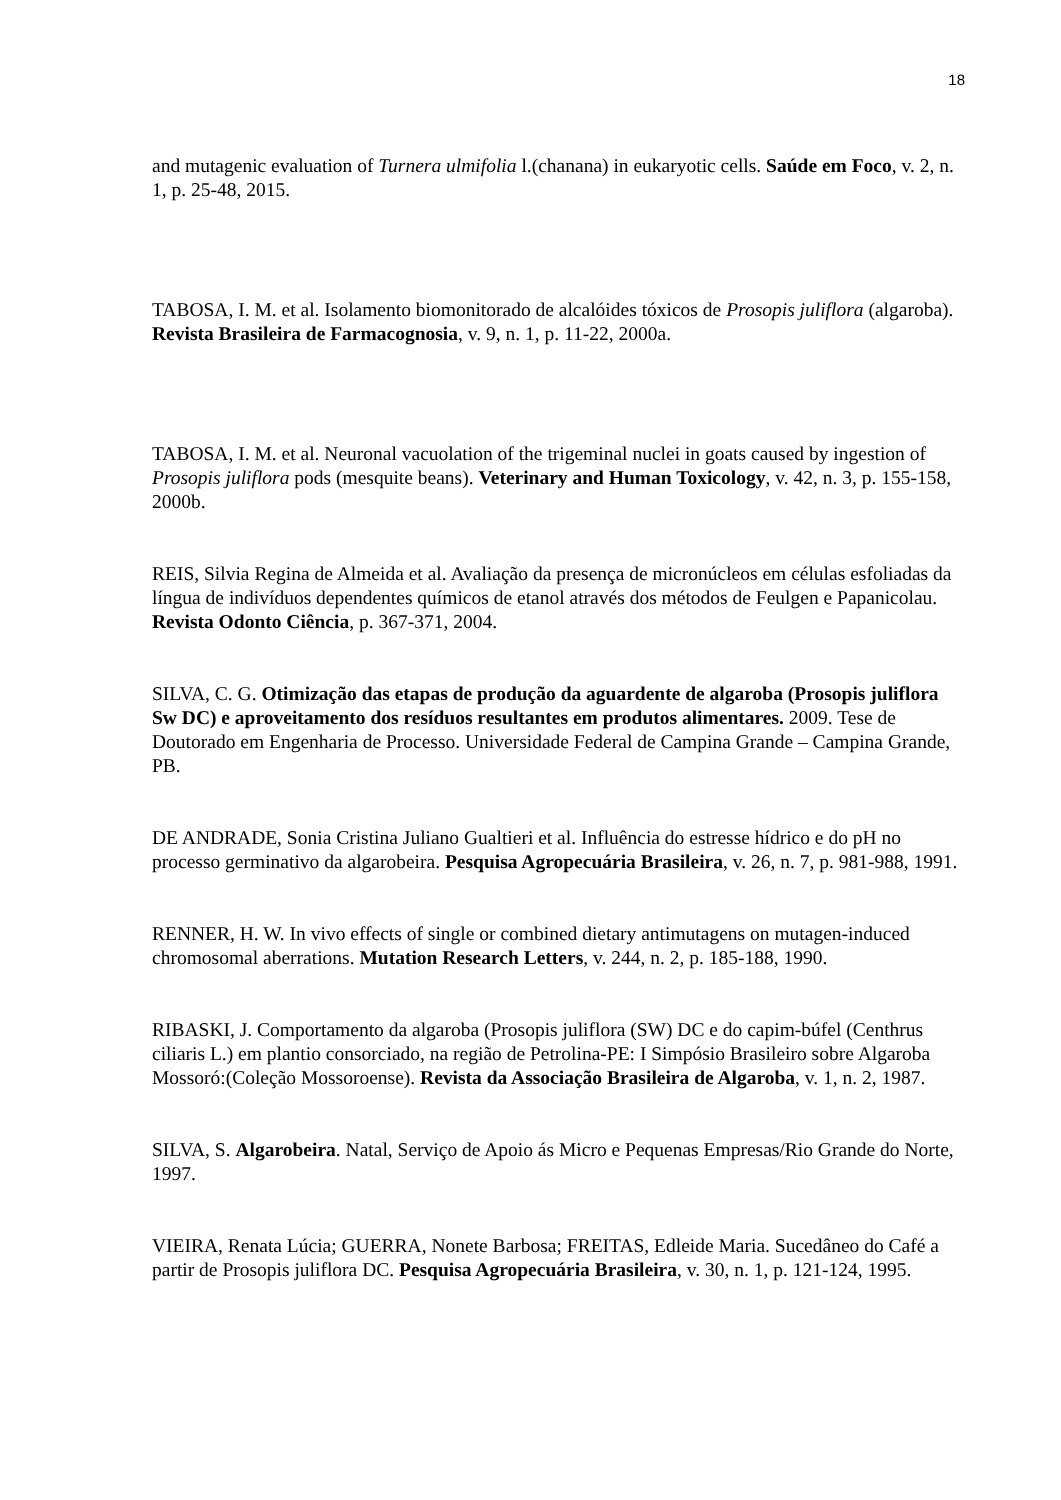18
and mutagenic evaluation of Turnera ulmifolia l.(chanana) in eukaryotic cells. Saúde em Foco, v. 2, n. 1, p. 25-48, 2015.
TABOSA, I. M. et al. Isolamento biomonitorado de alcalóides tóxicos de Prosopis juliflora (algaroba). Revista Brasileira de Farmacognosia, v. 9, n. 1, p. 11-22, 2000a.
TABOSA, I. M. et al. Neuronal vacuolation of the trigeminal nuclei in goats caused by ingestion of Prosopis juliflora pods (mesquite beans). Veterinary and Human Toxicology, v. 42, n. 3, p. 155-158, 2000b.
REIS, Silvia Regina de Almeida et al. Avaliação da presença de micronúcleos em células esfoliadas da língua de indivíduos dependentes químicos de etanol através dos métodos de Feulgen e Papanicolau. Revista Odonto Ciência, p. 367-371, 2004.
SILVA, C. G. Otimização das etapas de produção da aguardente de algaroba (Prosopis juliflora Sw DC) e aproveitamento dos resíduos resultantes em produtos alimentares. 2009. Tese de Doutorado em Engenharia de Processo. Universidade Federal de Campina Grande – Campina Grande, PB.
DE ANDRADE, Sonia Cristina Juliano Gualtieri et al. Influência do estresse hídrico e do pH no processo germinativo da algarobeira. Pesquisa Agropecuária Brasileira, v. 26, n. 7, p. 981-988, 1991.
RENNER, H. W. In vivo effects of single or combined dietary antimutagens on mutagen-induced chromosomal aberrations. Mutation Research Letters, v. 244, n. 2, p. 185-188, 1990.
RIBASKI, J. Comportamento da algaroba (Prosopis juliflora (SW) DC e do capim-búfel (Centhrus ciliaris L.) em plantio consorciado, na região de Petrolina-PE: I Simpósio Brasileiro sobre Algaroba Mossoró:(Coleção Mossoroense). Revista da Associação Brasileira de Algaroba, v. 1, n. 2, 1987.
SILVA, S. Algarobeira. Natal, Serviço de Apoio ás Micro e Pequenas Empresas/Rio Grande do Norte, 1997.
VIEIRA, Renata Lúcia; GUERRA, Nonete Barbosa; FREITAS, Edleide Maria. Sucedâneo do Café a partir de Prosopis juliflora DC. Pesquisa Agropecuária Brasileira, v. 30, n. 1, p. 121-124, 1995.